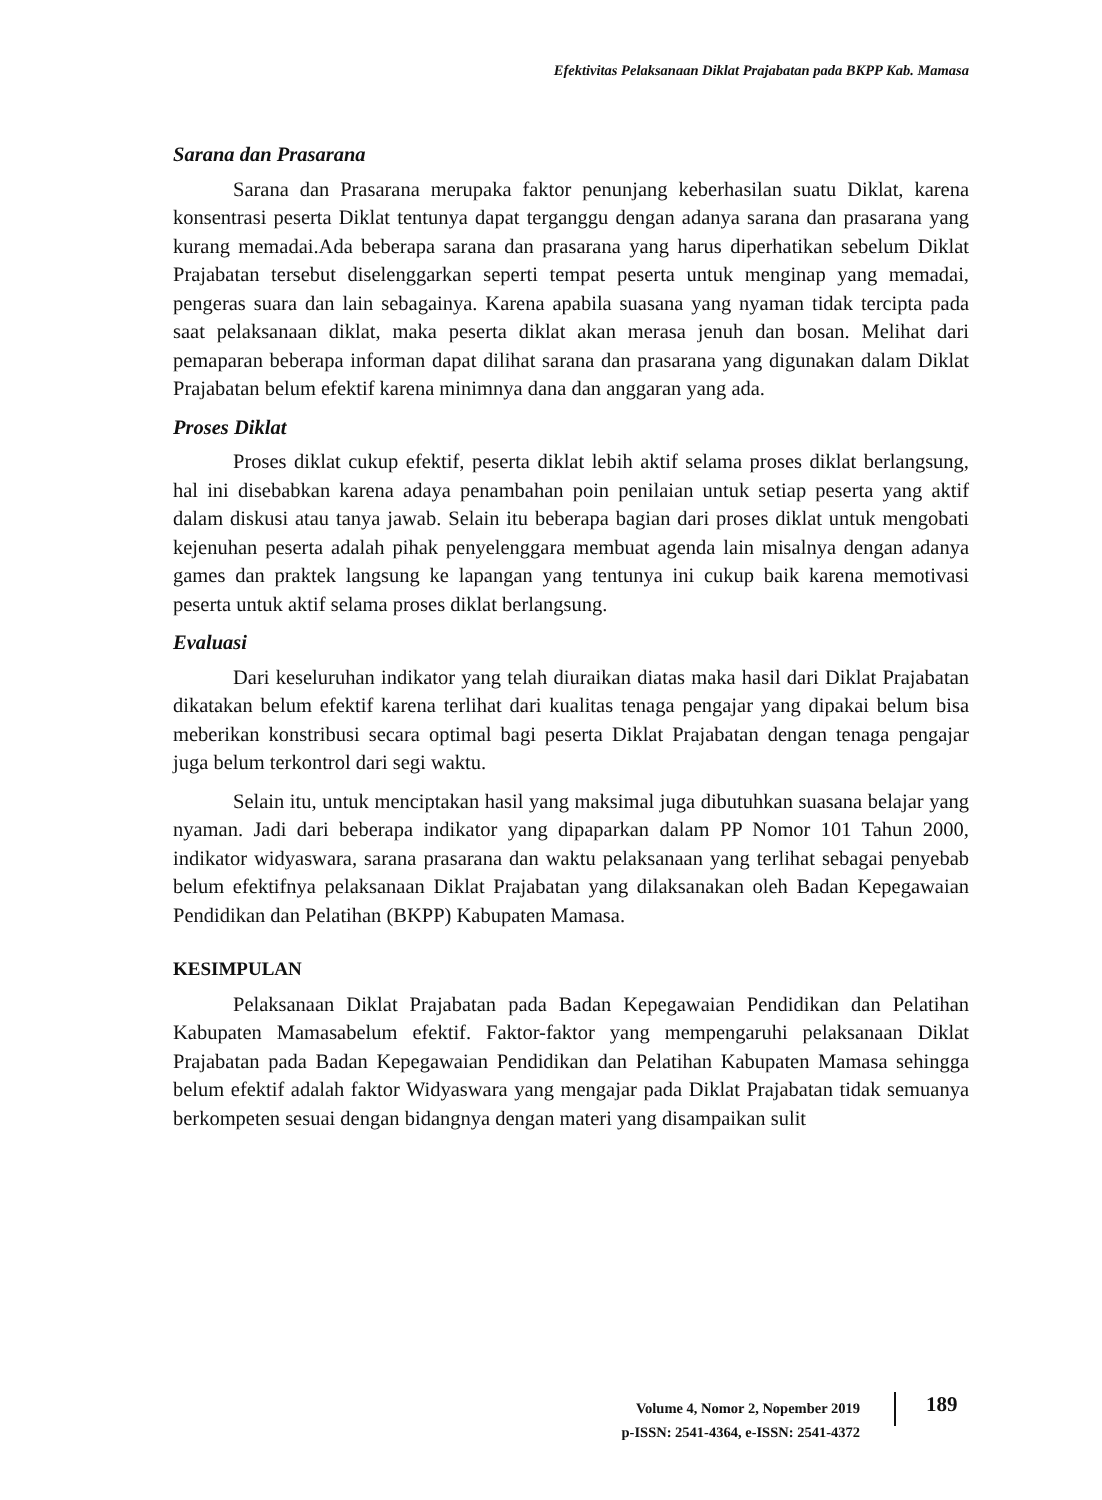Efektivitas Pelaksanaan Diklat Prajabatan pada BKPP Kab. Mamasa
Sarana dan Prasarana
Sarana dan Prasarana merupaka faktor penunjang keberhasilan suatu Diklat, karena konsentrasi peserta Diklat tentunya dapat terganggu dengan adanya sarana dan prasarana yang kurang memadai.Ada beberapa sarana dan prasarana yang harus diperhatikan sebelum Diklat Prajabatan tersebut diselenggarkan seperti tempat peserta untuk menginap yang memadai, pengeras suara dan lain sebagainya. Karena apabila suasana yang nyaman tidak tercipta pada saat pelaksanaan diklat, maka peserta diklat akan merasa jenuh dan bosan. Melihat dari pemaparan beberapa informan dapat dilihat sarana dan prasarana yang digunakan dalam Diklat Prajabatan belum efektif karena minimnya dana dan anggaran yang ada.
Proses Diklat
Proses diklat cukup efektif, peserta diklat lebih aktif selama proses diklat berlangsung, hal ini disebabkan karena adaya penambahan poin penilaian untuk setiap peserta yang aktif dalam diskusi atau tanya jawab. Selain itu beberapa bagian dari proses diklat untuk mengobati kejenuhan peserta adalah pihak penyelenggara membuat agenda lain misalnya dengan adanya games dan praktek langsung ke lapangan yang tentunya ini cukup baik karena memotivasi peserta untuk aktif selama proses diklat berlangsung.
Evaluasi
Dari keseluruhan indikator yang telah diuraikan diatas maka hasil dari Diklat Prajabatan dikatakan belum efektif karena terlihat dari kualitas tenaga pengajar yang dipakai belum bisa meberikan konstribusi secara optimal bagi peserta Diklat Prajabatan dengan tenaga pengajar juga belum terkontrol dari segi waktu.
Selain itu, untuk menciptakan hasil yang maksimal juga dibutuhkan suasana belajar yang nyaman. Jadi dari beberapa indikator yang dipaparkan dalam PP Nomor 101 Tahun 2000, indikator widyaswara, sarana prasarana dan waktu pelaksanaan yang terlihat sebagai penyebab belum efektifnya pelaksanaan Diklat Prajabatan yang dilaksanakan oleh Badan Kepegawaian Pendidikan dan Pelatihan (BKPP) Kabupaten Mamasa.
KESIMPULAN
Pelaksanaan Diklat Prajabatan pada Badan Kepegawaian Pendidikan dan Pelatihan Kabupaten Mamasabelum efektif. Faktor-faktor yang mempengaruhi pelaksanaan Diklat Prajabatan pada Badan Kepegawaian Pendidikan dan Pelatihan Kabupaten Mamasa sehingga belum efektif adalah faktor Widyaswara yang mengajar pada Diklat Prajabatan tidak semuanya berkompeten sesuai dengan bidangnya dengan materi yang disampaikan sulit
Volume 4, Nomor 2, Nopember 2019
p-ISSN: 2541-4364, e-ISSN: 2541-4372
189